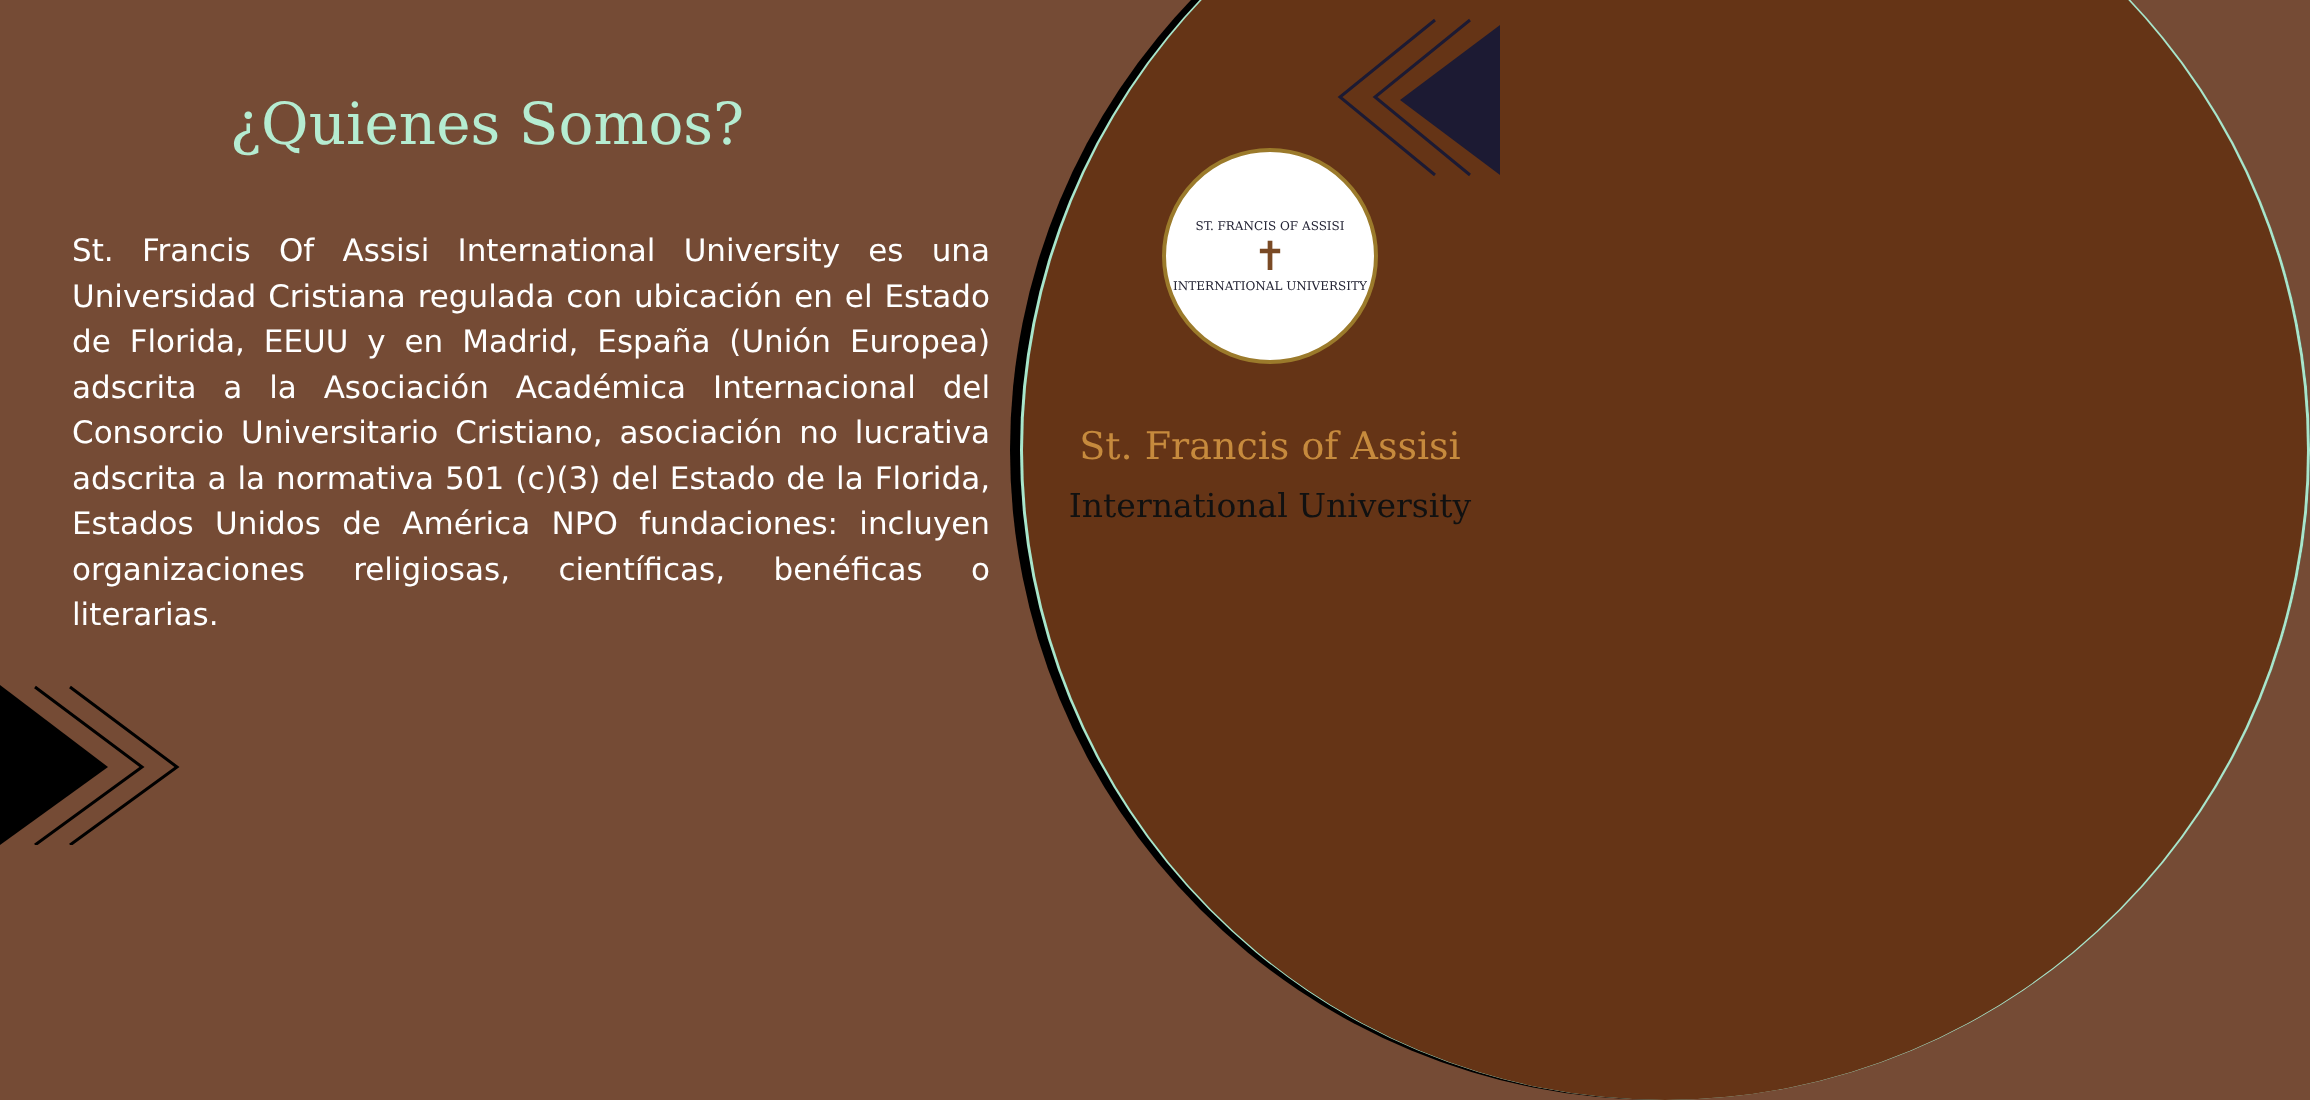¿Quienes Somos?
St. Francis Of Assisi International University es una Universidad Cristiana regulada con ubicación en el Estado de Florida, EEUU y en Madrid, España (Unión Europea) adscrita a la Asociación Académica Internacional del Consorcio Universitario Cristiano, asociación no lucrativa adscrita a la normativa 501 (c)(3) del Estado de la Florida, Estados Unidos de América NPO fundaciones: incluyen organizaciones religiosas, científicas, benéficas o literarias.
ST. FRANCIS OF ASSISI
✝
INTERNATIONAL UNIVERSITY
St. Francis of Assisi
International University